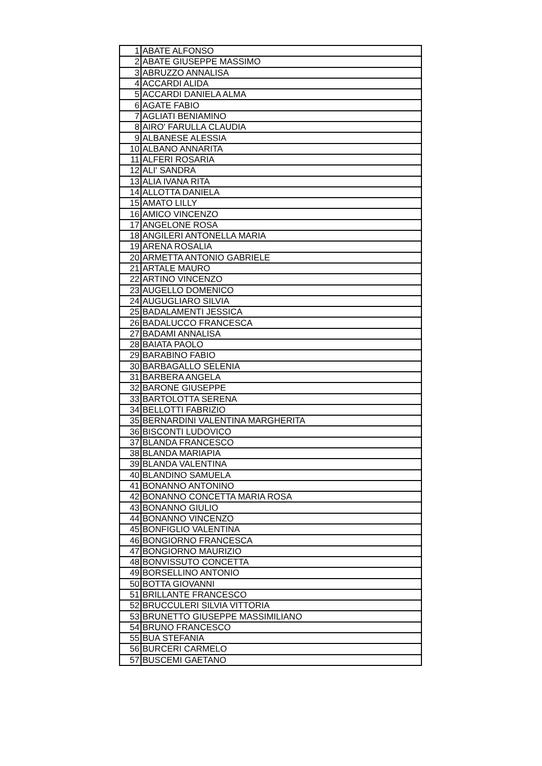| 1 | ABATE ALFONSO |
| 2 | ABATE GIUSEPPE MASSIMO |
| 3 | ABRUZZO ANNALISA |
| 4 | ACCARDI ALIDA |
| 5 | ACCARDI DANIELA ALMA |
| 6 | AGATE FABIO |
| 7 | AGLIATI BENIAMINO |
| 8 | AIRO' FARULLA CLAUDIA |
| 9 | ALBANESE ALESSIA |
| 10 | ALBANO ANNARITA |
| 11 | ALFERI ROSARIA |
| 12 | ALI' SANDRA |
| 13 | ALIA IVANA RITA |
| 14 | ALLOTTA DANIELA |
| 15 | AMATO LILLY |
| 16 | AMICO VINCENZO |
| 17 | ANGELONE ROSA |
| 18 | ANGILERI ANTONELLA MARIA |
| 19 | ARENA ROSALIA |
| 20 | ARMETTA ANTONIO GABRIELE |
| 21 | ARTALE MAURO |
| 22 | ARTINO VINCENZO |
| 23 | AUGELLO DOMENICO |
| 24 | AUGUGLIARO SILVIA |
| 25 | BADALAMENTI JESSICA |
| 26 | BADALUCCO FRANCESCA |
| 27 | BADAMI ANNALISA |
| 28 | BAIATA PAOLO |
| 29 | BARABINO FABIO |
| 30 | BARBAGALLO SELENIA |
| 31 | BARBERA ANGELA |
| 32 | BARONE GIUSEPPE |
| 33 | BARTOLOTTA SERENA |
| 34 | BELLOTTI FABRIZIO |
| 35 | BERNARDINI VALENTINA MARGHERITA |
| 36 | BISCONTI LUDOVICO |
| 37 | BLANDA FRANCESCO |
| 38 | BLANDA MARIAPIA |
| 39 | BLANDA VALENTINA |
| 40 | BLANDINO SAMUELA |
| 41 | BONANNO ANTONINO |
| 42 | BONANNO CONCETTA MARIA ROSA |
| 43 | BONANNO GIULIO |
| 44 | BONANNO VINCENZO |
| 45 | BONFIGLIO VALENTINA |
| 46 | BONGIORNO FRANCESCA |
| 47 | BONGIORNO MAURIZIO |
| 48 | BONVISSUTO CONCETTA |
| 49 | BORSELLINO ANTONIO |
| 50 | BOTTA GIOVANNI |
| 51 | BRILLANTE FRANCESCO |
| 52 | BRUCCULERI SILVIA VITTORIA |
| 53 | BRUNETTO GIUSEPPE MASSIMILIANO |
| 54 | BRUNO FRANCESCO |
| 55 | BUA STEFANIA |
| 56 | BURCERI CARMELO |
| 57 | BUSCEMI GAETANO |